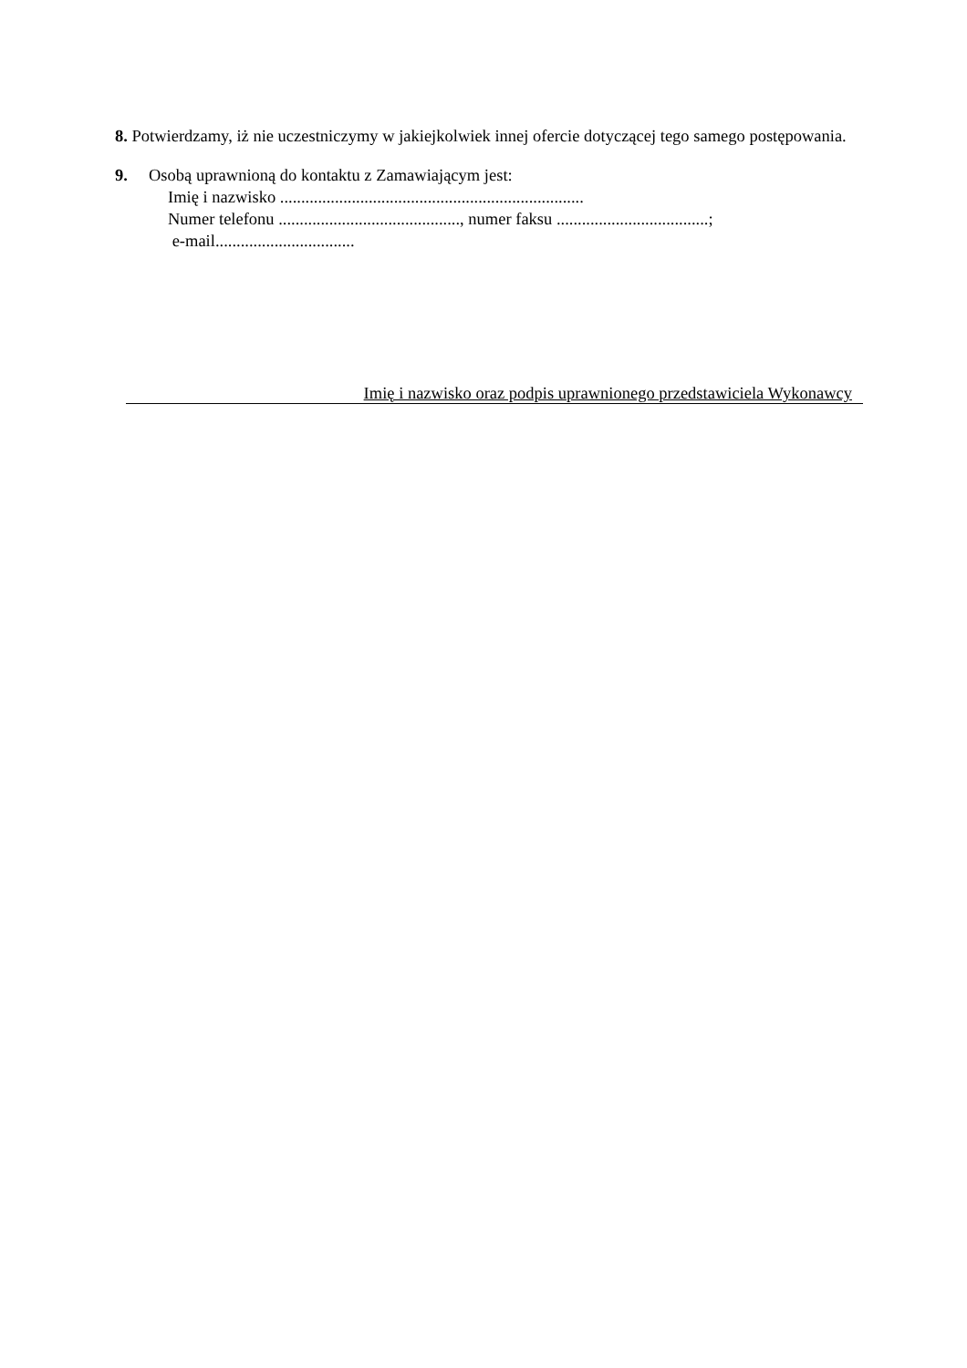8. Potwierdzamy, iż nie uczestniczymy w jakiejkolwiek innej ofercie dotyczącej tego samego postępowania.
9. Osobą uprawnioną do kontaktu z Zamawiającym jest:
Imię i nazwisko ........................................................................
Numer telefonu ..........................................., numer faksu ....................................;
e-mail.................................
Imię i nazwisko oraz podpis uprawnionego przedstawiciela Wykonawcy